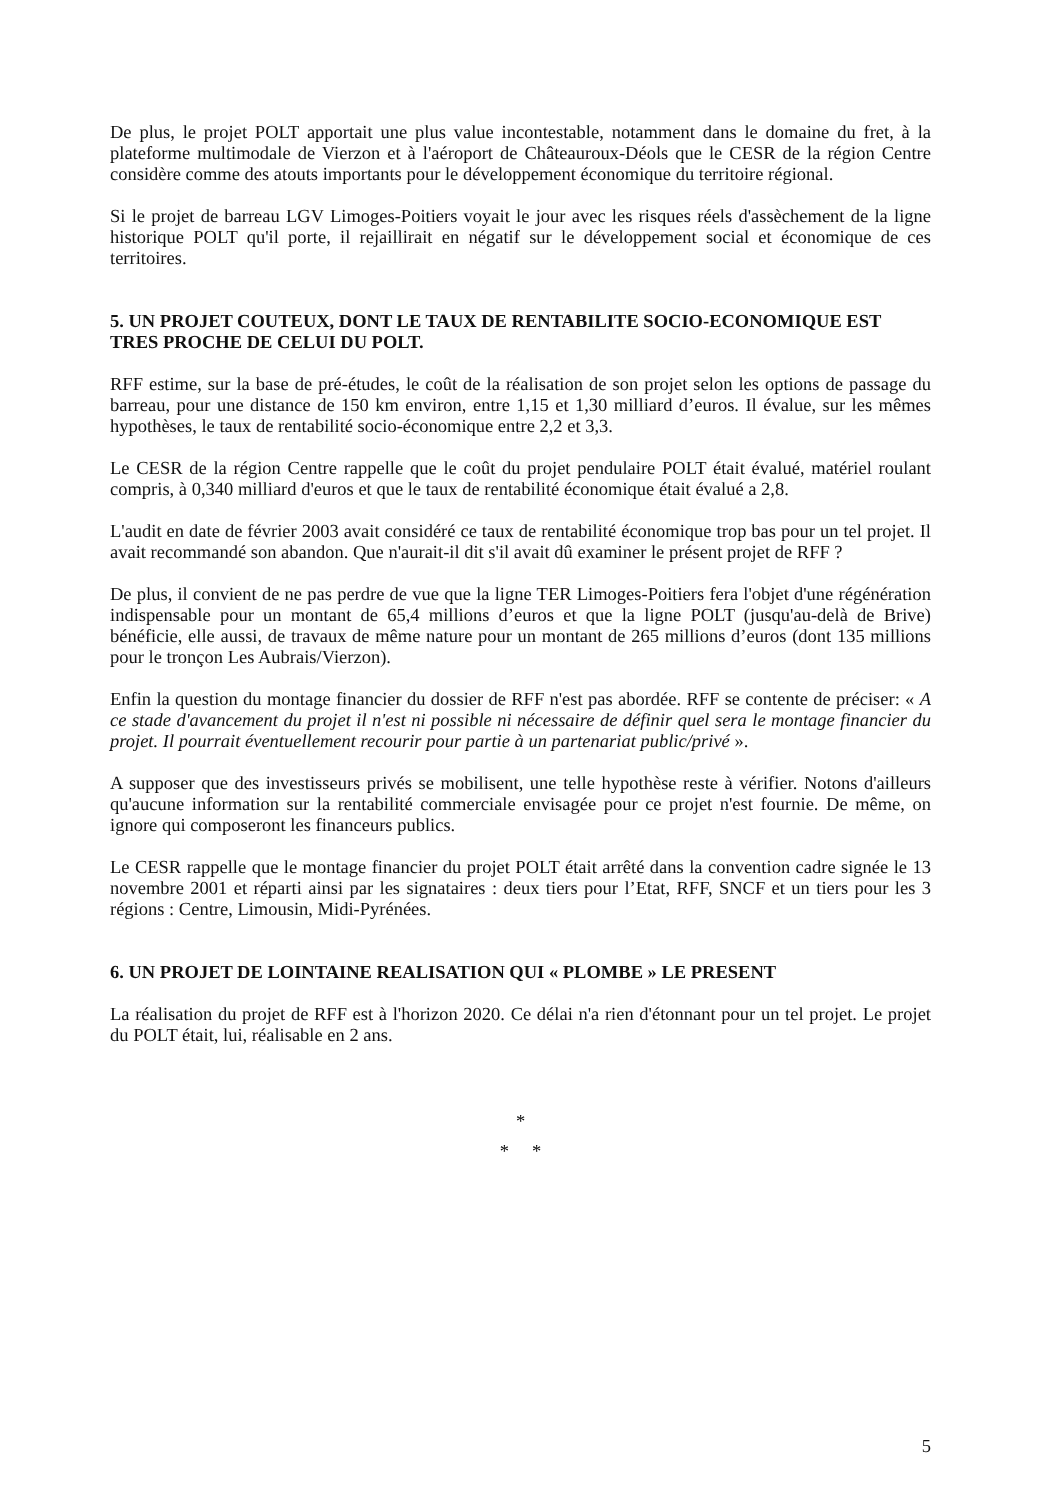De plus, le projet POLT apportait une plus value incontestable, notamment dans le domaine du fret, à la plateforme multimodale de Vierzon et à l'aéroport de Châteauroux-Déols que le CESR de la région Centre considère comme des atouts importants pour le développement économique du territoire régional.
Si le projet de barreau LGV Limoges-Poitiers voyait le jour avec les risques réels d'assèchement de la ligne historique POLT qu'il porte, il rejaillirait en négatif sur le développement social et économique de ces territoires.
5. UN PROJET COUTEUX, DONT LE TAUX DE RENTABILITE SOCIO-ECONOMIQUE EST TRES PROCHE DE CELUI DU POLT.
RFF estime, sur la base de pré-études, le coût de la réalisation de son projet selon les options de passage du barreau, pour une distance de 150 km environ, entre 1,15 et 1,30 milliard d’euros. Il évalue, sur les mêmes hypothèses, le taux de rentabilité socio-économique entre 2,2 et 3,3.
Le CESR de la région Centre rappelle que le coût du projet pendulaire POLT était évalué, matériel roulant compris, à 0,340 milliard d'euros et que le taux de rentabilité économique était évalué a 2,8.
L'audit en date de février 2003 avait considéré ce taux de rentabilité économique trop bas pour un tel projet. Il avait recommandé son abandon. Que n'aurait-il dit s'il avait dû examiner le présent projet de RFF ?
De plus, il convient de ne pas perdre de vue que la ligne TER Limoges-Poitiers fera l'objet d'une régénération indispensable pour un montant de 65,4 millions d’euros et que la ligne POLT (jusqu'au-delà de Brive) bénéficie, elle aussi, de travaux de même nature pour un montant de 265 millions d’euros (dont 135 millions pour le tronçon Les Aubrais/Vierzon).
Enfin la question du montage financier du dossier de RFF n'est pas abordée. RFF se contente de préciser: « A ce stade d'avancement du projet il n'est ni possible ni nécessaire de définir quel sera le montage financier du projet. Il pourrait éventuellement recourir pour partie à un partenariat public/privé ».
A supposer que des investisseurs privés se mobilisent, une telle hypothèse reste à vérifier. Notons d'ailleurs qu'aucune information sur la rentabilité commerciale envisagée pour ce projet n'est fournie. De même, on ignore qui composeront les financeurs publics.
Le CESR rappelle que le montage financier du projet POLT était arrêté dans la convention cadre signée le 13 novembre 2001 et réparti ainsi par les signataires : deux tiers pour l’Etat, RFF, SNCF et un tiers pour les 3 régions : Centre, Limousin, Midi-Pyrénées.
6. UN PROJET DE LOINTAINE REALISATION QUI « PLOMBE » LE PRESENT
La réalisation du projet de RFF est à l'horizon 2020. Ce délai n'a rien d'étonnant pour un tel projet. Le projet du POLT était, lui, réalisable en 2 ans.
*
* *
5